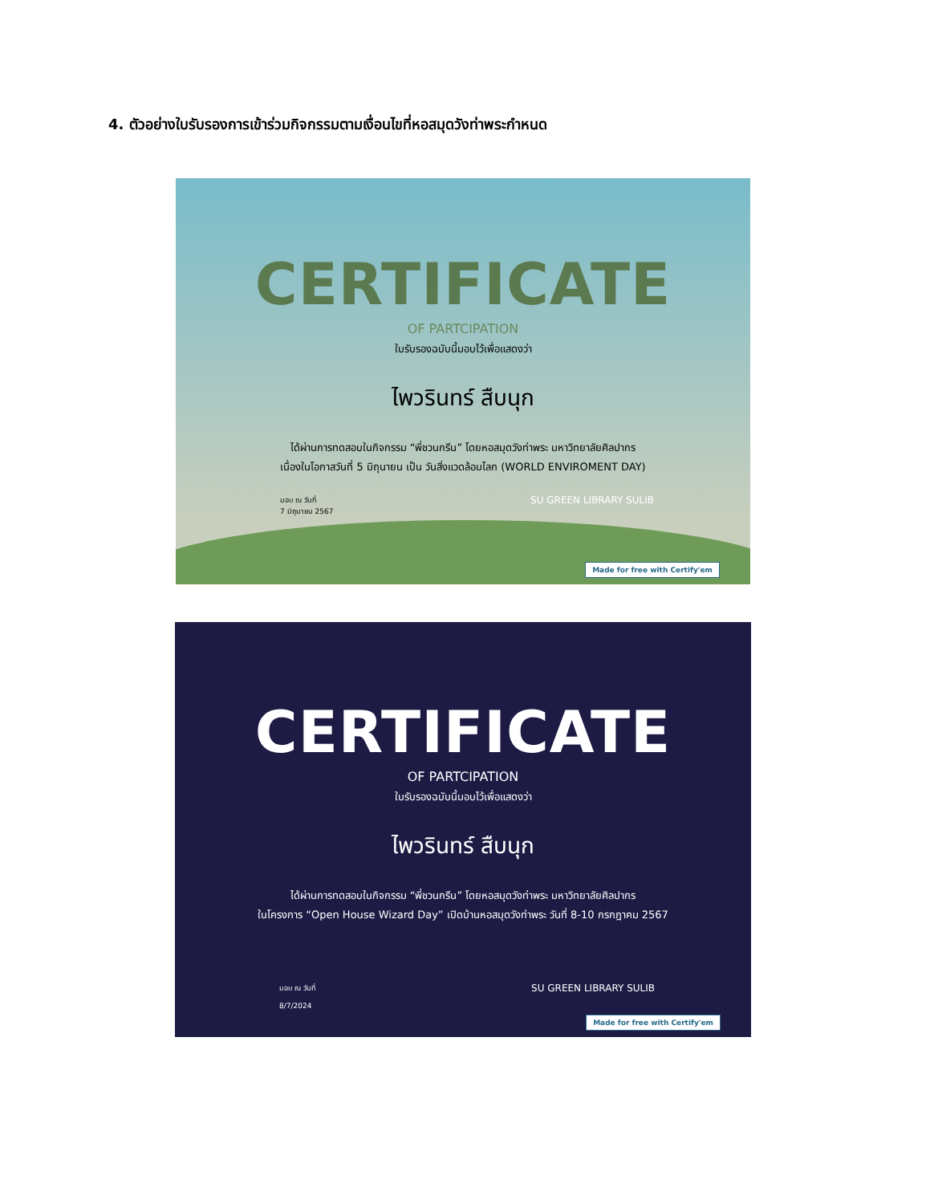4. ตัวอย่างใบรับรองการเข้าร่วมกิจกรรมตามเงื่อนไขที่หอสมุดวังท่าพระกำหนด
CERTIFICATE
OF PARTCIPATION
ใบรับรองฉบับนี้มอบไว้เพื่อแสดงว่า
ไพวรินทร์ สืบนุก
ได้ผ่านการทดสอบในกิจกรรม “พี่ชวนกรีน” โดยหอสมุดวังท่าพระ มหาวิทยาลัยศิลปากร
เนื่องในโอกาสวันที่ 5 มิถุนายน เป็น วันสิ่งแวดล้อมโลก (WORLD ENVIROMENT DAY)
มอบ ณ วันที่
7 มิถุนายน 2567
SU GREEN LIBRARY SULIB
Made for free with Certify'em
CERTIFICATE
OF PARTCIPATION
ใบรับรองฉบับนี้มอบไว้เพื่อแสดงว่า
ไพวรินทร์ สืบนุก
ได้ผ่านการทดสอบในกิจกรรม “พี่ชวนกรีน” โดยหอสมุดวังท่าพระ มหาวิทยาลัยศิลปากร
ในโครงการ “Open House Wizard Day” เปิดบ้านหอสมุดวังท่าพระ วันที่ 8-10 กรกฎาคม 2567
มอบ ณ วันที่
8/7/2024
SU GREEN LIBRARY SULIB
Made for free with Certify'em